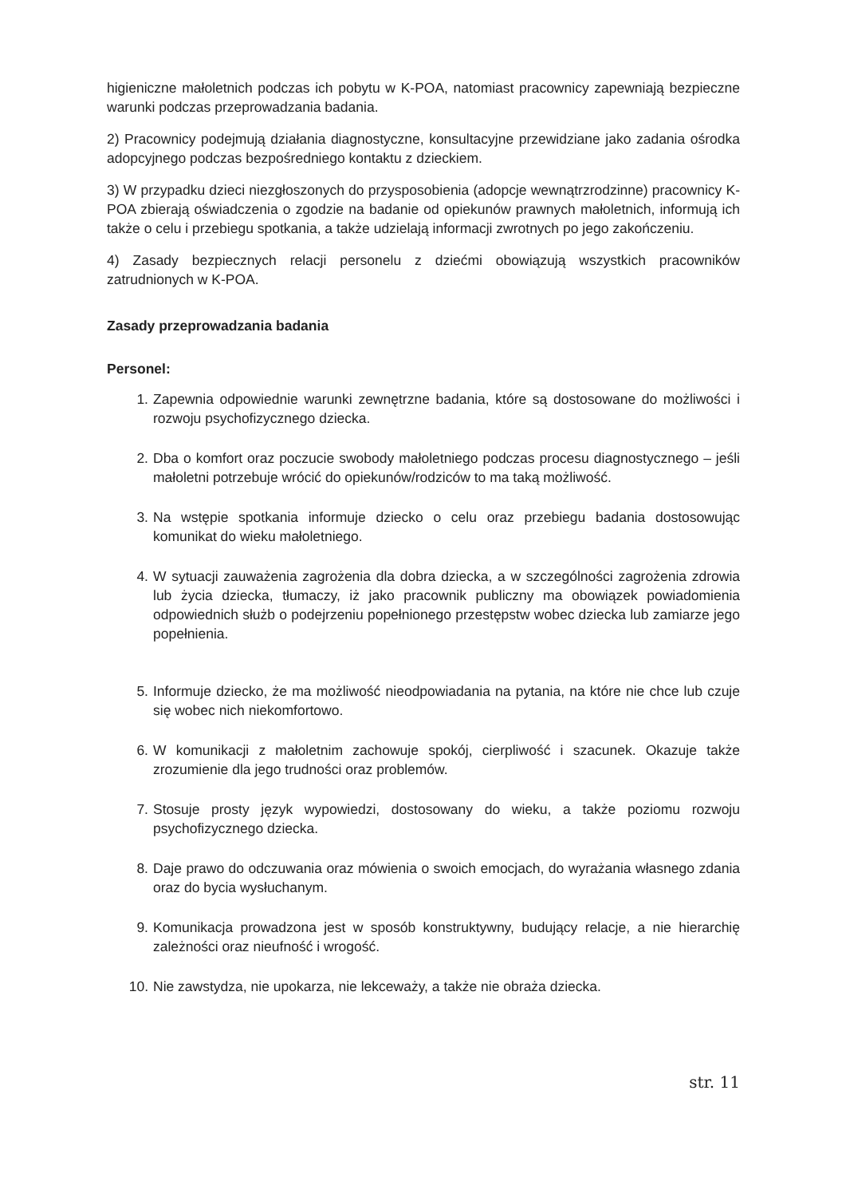higieniczne małoletnich podczas ich pobytu w K-POA, natomiast pracownicy zapewniają bezpieczne warunki podczas przeprowadzania badania.
2) Pracownicy podejmują działania diagnostyczne, konsultacyjne przewidziane jako zadania ośrodka adopcyjnego podczas bezpośredniego kontaktu z dzieckiem.
3) W przypadku dzieci niezgłoszonych do przysposobienia (adopcje wewnątrzrodzinne) pracownicy K-POA zbierają oświadczenia o zgodzie na badanie od opiekunów prawnych małoletnich, informują ich także o celu i przebiegu spotkania, a także udzielają informacji zwrotnych po jego zakończeniu.
4) Zasady bezpiecznych relacji personelu z dziećmi obowiązują wszystkich pracowników zatrudnionych w K-POA.
Zasady przeprowadzania badania
Personel:
1. Zapewnia odpowiednie warunki zewnętrzne badania, które są dostosowane do możliwości i rozwoju psychofizycznego dziecka.
2. Dba o komfort oraz poczucie swobody małoletniego podczas procesu diagnostycznego – jeśli małoletni potrzebuje wrócić do opiekunów/rodziców to ma taką możliwość.
3. Na wstępie spotkania informuje dziecko o celu oraz przebiegu badania dostosowując komunikat do wieku małoletniego.
4. W sytuacji zauważenia zagrożenia dla dobra dziecka, a w szczególności zagrożenia zdrowia lub życia dziecka, tłumaczy, iż jako pracownik publiczny ma obowiązek powiadomienia odpowiednich służb o podejrzeniu popełnionego przestępstw wobec dziecka lub zamiarze jego popełnienia.
5. Informuje dziecko, że ma możliwość nieodpowiadania na pytania, na które nie chce lub czuje się wobec nich niekomfortowo.
6. W komunikacji z małoletnim zachowuje spokój, cierpliwość i szacunek. Okazuje także zrozumienie dla jego trudności oraz problemów.
7. Stosuje prosty język wypowiedzi, dostosowany do wieku, a także poziomu rozwoju psychofizycznego dziecka.
8. Daje prawo do odczuwania oraz mówienia o swoich emocjach, do wyrażania własnego zdania oraz do bycia wysłuchanym.
9. Komunikacja prowadzona jest w sposób konstruktywny, budujący relacje, a nie hierarchię zależności oraz nieufność i wrogość.
10. Nie zawstydza, nie upokarza, nie lekceważy, a także nie obraża dziecka.
str. 11